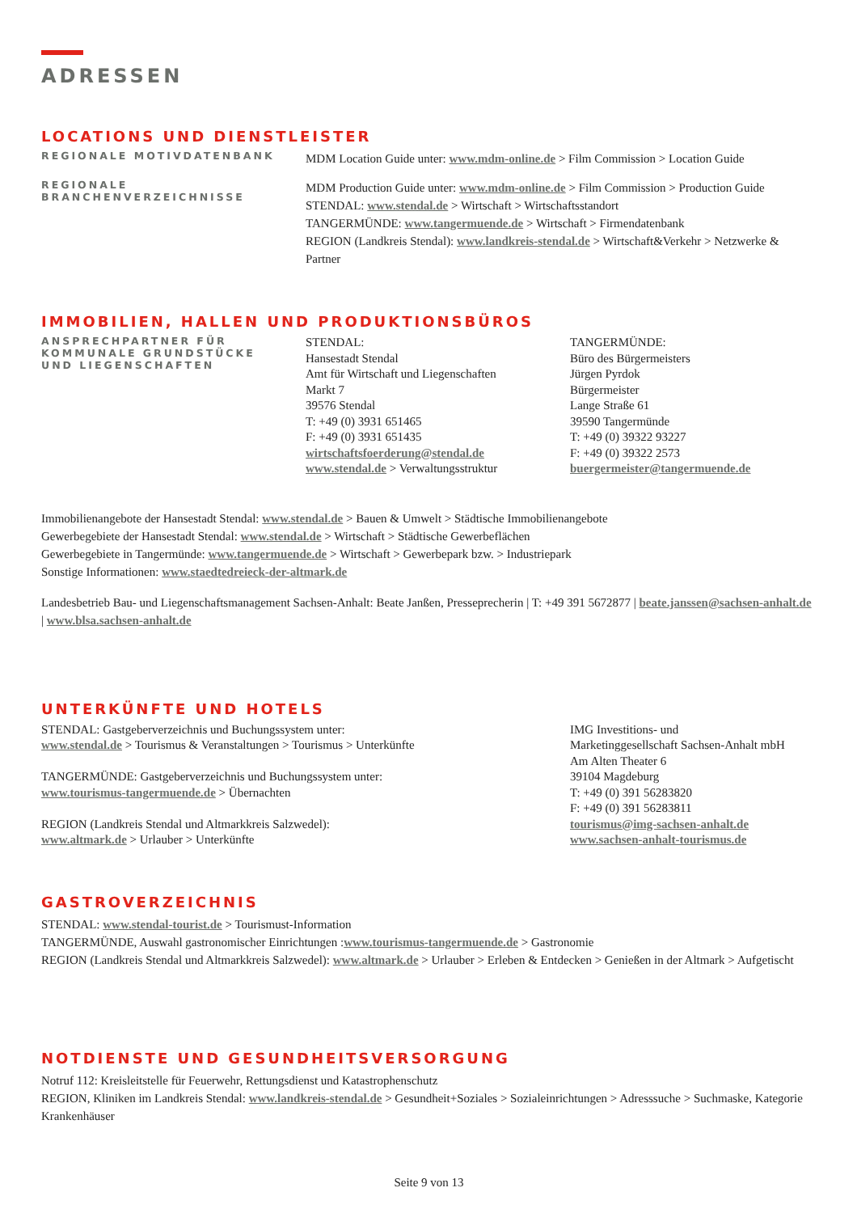ADRESSEN
LOCATIONS UND DIENSTLEISTER
REGIONALE MOTIVDATENBANK
MDM Location Guide unter: www.mdm-online.de > Film Commission > Location Guide
REGIONALE
BRANCHENVERZEICHNISSE
MDM Production Guide unter: www.mdm-online.de > Film Commission > Production Guide
STENDAL: www.stendal.de > Wirtschaft > Wirtschaftsstandort
TANGERMÜNDE: www.tangermuende.de > Wirtschaft > Firmendatenbank
REGION (Landkreis Stendal): www.landkreis-stendal.de > Wirtschaft&Verkehr > Netzwerke & Partner
IMMOBILIEN, HALLEN UND PRODUKTIONSBÜROS
ANSPRECHPARTNER FÜR
KOMMUNALE GRUNDSTÜCKE
UND LIEGENSCHAFTEN
STENDAL:
Hansestadt Stendal
Amt für Wirtschaft und Liegenschaften
Markt 7
39576 Stendal
T: +49 (0) 3931 651465
F: +49 (0) 3931 651435
wirtschaftsfoerderung@stendal.de
www.stendal.de > Verwaltungsstruktur
TANGERMÜNDE:
Büro des Bürgermeisters
Jürgen Pyrdok
Bürgermeister
Lange Straße 61
39590 Tangermünde
T: +49 (0) 39322 93227
F: +49 (0) 39322 2573
buergermeister@tangermuende.de
Immobilienangebote der Hansestadt Stendal: www.stendal.de > Bauen & Umwelt > Städtische Immobilienangebote
Gewerbegebiete der Hansestadt Stendal: www.stendal.de > Wirtschaft > Städtische Gewerbeflächen
Gewerbegebiete in Tangermünde: www.tangermuende.de > Wirtschaft > Gewerbepark bzw. > Industriepark
Sonstige Informationen: www.staedtedreieck-der-altmark.de
Landesbetrieb Bau- und Liegenschaftsmanagement Sachsen-Anhalt: Beate Janßen, Presseprecherin | T: +49 391 5672877 | beate.janssen@sachsen-anhalt.de | www.blsa.sachsen-anhalt.de
UNTERKÜNFTE UND HOTELS
STENDAL: Gastgeberverzeichnis und Buchungssystem unter:
www.stendal.de > Tourismus & Veranstaltungen > Tourismus > Unterkünfte
TANGERMÜNDE: Gastgeberverzeichnis und Buchungssystem unter:
www.tourismus-tangermuende.de > Übernachten
REGION (Landkreis Stendal und Altmarkkreis Salzwedel):
www.altmark.de > Urlauber > Unterkünfte
IMG Investitions- und
Marketinggesellschaft Sachsen-Anhalt mbH
Am Alten Theater 6
39104 Magdeburg
T: +49 (0) 391 56283820
F: +49 (0) 391 56283811
tourismus@img-sachsen-anhalt.de
www.sachsen-anhalt-tourismus.de
GASTROVERZEICHNIS
STENDAL: www.stendal-tourist.de > Tourismust-Information
TANGERMÜNDE, Auswahl gastronomischer Einrichtungen :www.tourismus-tangermuende.de > Gastronomie
REGION (Landkreis Stendal und Altmarkkreis Salzwedel): www.altmark.de > Urlauber > Erleben & Entdecken > Genießen in der Altmark > Aufgetischt
NOTDIENSTE UND GESUNDHEITSVERSORGUNG
Notruf 112: Kreisleitstelle für Feuerwehr, Rettungsdienst und Katastrophenschutz
REGION, Kliniken im Landkreis Stendal: www.landkreis-stendal.de > Gesundheit+Soziales > Sozialeinrichtungen > Adresssuche > Suchmaske, Kategorie Krankenhäuser
Seite 9 von 13